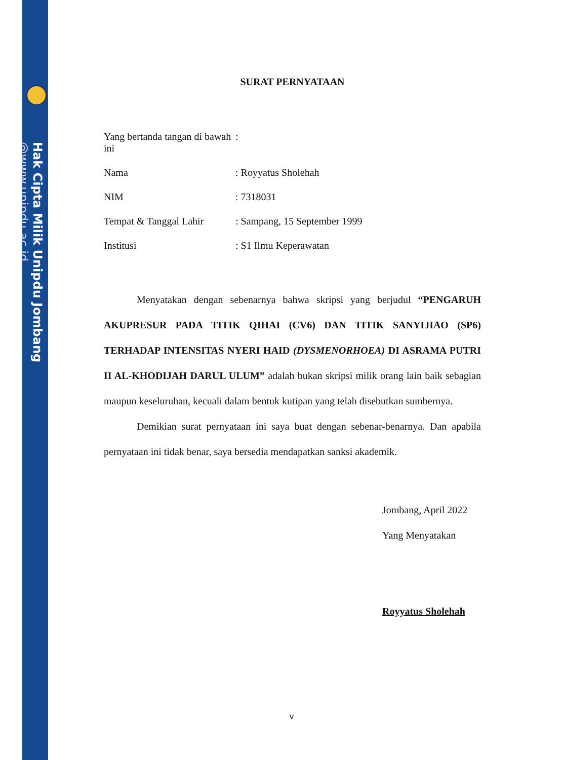Hak Cipta Milik Unipdu Jombang
@www.unipdu.ac.id
SURAT PERNYATAAN
Yang bertanda tangan di bawah ini
:
Nama : Royyatus Sholehah
NIM : 7318031
Tempat & Tanggal Lahir
: Sampang, 15 September 1999
Institusi : S1 Ilmu Keperawatan
Menyatakan dengan sebenarnya bahwa skripsi yang berjudul “PENGARUH AKUPRESUR PADA TITIK QIHAI (CV6) DAN TITIK SANYIJIAO (SP6) TERHADAP INTENSITAS NYERI HAID (DYSMENORHOEA) DI ASRAMA PUTRI II AL-KHODIJAH DARUL ULUM” adalah bukan skripsi milik orang lain baik sebagian maupun keseluruhan, kecuali dalam bentuk kutipan yang telah disebutkan sumbernya.
Demikian surat pernyataan ini saya buat dengan sebenar-benarnya. Dan apabila pernyataan ini tidak benar, saya bersedia mendapatkan sanksi akademik.
Jombang, April 2022
Yang Menyatakan
Royyatus Sholehah
v